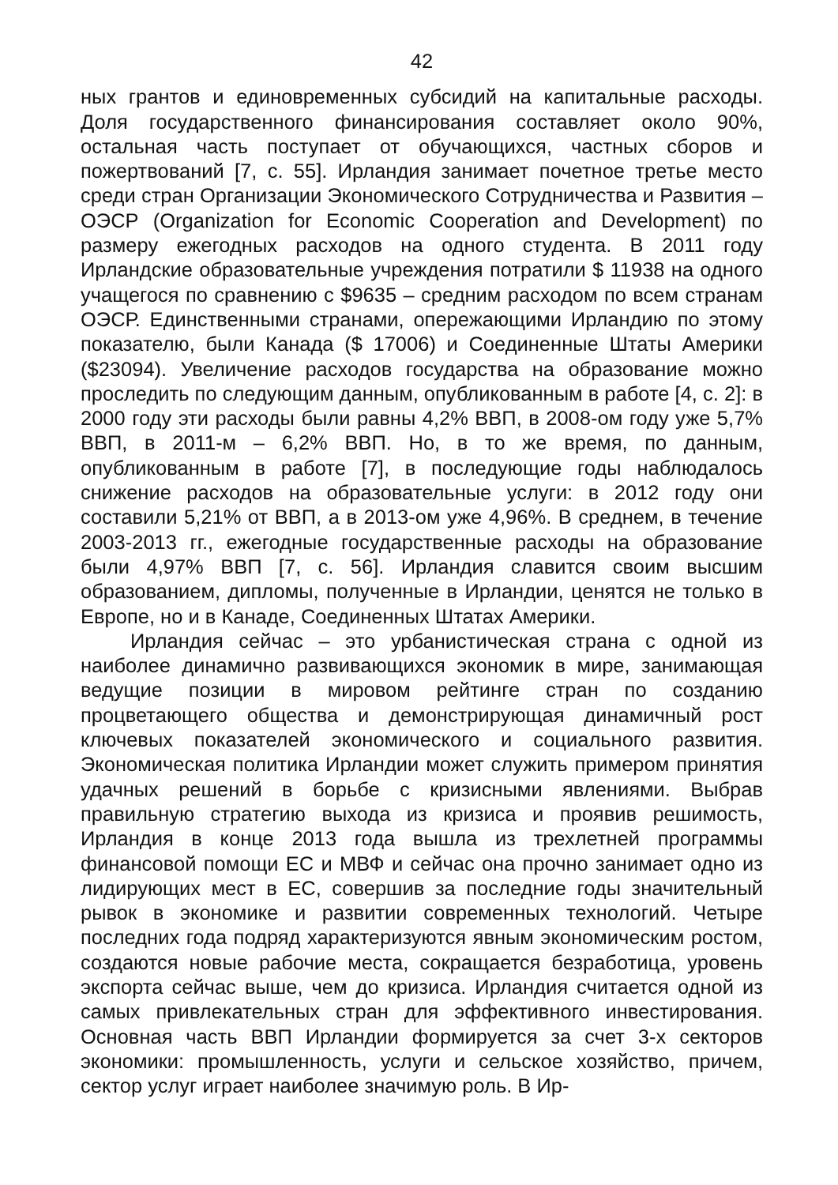42
ных грантов и единовременных субсидий на капитальные расходы. Доля государственного финансирования составляет около 90%, остальная часть поступает от обучающихся, частных сборов и пожертвований [7, с. 55]. Ирландия занимает почетное третье место среди стран Организации Экономического Сотрудничества и Развития – ОЭСР (Organization for Economic Cooperation and Development) по размеру ежегодных расходов на одного студента. В 2011 году Ирландские образовательные учреждения потратили $ 11938 на одного учащегося по сравнению с $9635 – средним расходом по всем странам ОЭСР. Единственными странами, опережающими Ирландию по этому показателю, были Канада ($ 17006) и Соединенные Штаты Америки ($23094). Увеличение расходов государства на образование можно проследить по следующим данным, опубликованным в работе [4, с. 2]: в 2000 году эти расходы были равны 4,2% ВВП, в 2008-ом году уже 5,7% ВВП, в 2011-м – 6,2% ВВП. Но, в то же время, по данным, опубликованным в работе [7], в последующие годы наблюдалось снижение расходов на образовательные услуги: в 2012 году они составили 5,21% от ВВП, а в 2013-ом уже 4,96%. В среднем, в течение 2003-2013 гг., ежегодные государственные расходы на образование были 4,97% ВВП [7, с. 56]. Ирландия славится своим высшим образованием, дипломы, полученные в Ирландии, ценятся не только в Европе, но и в Канаде, Соединенных Штатах Америки.
Ирландия сейчас – это урбанистическая страна с одной из наиболее динамично развивающихся экономик в мире, занимающая ведущие позиции в мировом рейтинге стран по созданию процветающего общества и демонстрирующая динамичный рост ключевых показателей экономического и социального развития. Экономическая политика Ирландии может служить примером принятия удачных решений в борьбе с кризисными явлениями. Выбрав правильную стратегию выхода из кризиса и проявив решимость, Ирландия в конце 2013 года вышла из трехлетней программы финансовой помощи ЕС и МВФ и сейчас она прочно занимает одно из лидирующих мест в ЕС, совершив за последние годы значительный рывок в экономике и развитии современных технологий. Четыре последних года подряд характеризуются явным экономическим ростом, создаются новые рабочие места, сокращается безработица, уровень экспорта сейчас выше, чем до кризиса. Ирландия считается одной из самых привлекательных стран для эффективного инвестирования. Основная часть ВВП Ирландии формируется за счет 3-х секторов экономики: промышленность, услуги и сельское хозяйство, причем, сектор услуг играет наиболее значимую роль. В Ир-